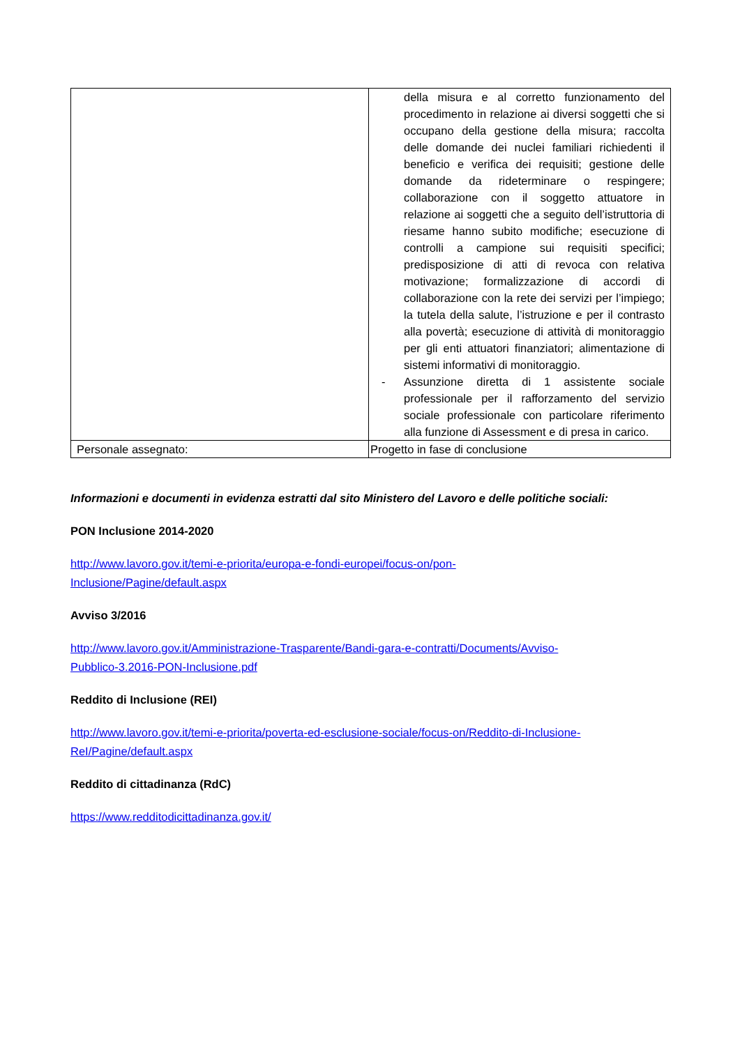| | della misura e al corretto funzionamento del procedimento in relazione ai diversi soggetti che si occupano della gestione della misura; raccolta delle domande dei nuclei familiari richiedenti il beneficio e verifica dei requisiti; gestione delle domande da rideterminare o respingere; collaborazione con il soggetto attuatore in relazione ai soggetti che a seguito dell’istruttoria di riesame hanno subito modifiche; esecuzione di controlli a campione sui requisiti specifici; predisposizione di atti di revoca con relativa motivazione; formalizzazione di accordi di collaborazione con la rete dei servizi per l’impiego; la tutela della salute, l’istruzione e per il contrasto alla povertà; esecuzione di attività di monitoraggio per gli enti attuatori finanziatori; alimentazione di sistemi informativi di monitoraggio. - Assunzione diretta di 1 assistente sociale professionale per il rafforzamento del servizio sociale professionale con particolare riferimento alla funzione di Assessment e di presa in carico. |
| Personale assegnato: | Progetto in fase di conclusione |
Informazioni e documenti in evidenza estratti dal sito Ministero del Lavoro e delle politiche sociali:
PON Inclusione 2014-2020
http://www.lavoro.gov.it/temi-e-priorita/europa-e-fondi-europei/focus-on/pon-
Inclusione/Pagine/default.aspx
Avviso 3/2016
http://www.lavoro.gov.it/Amministrazione-Trasparente/Bandi-gara-e-contratti/Documents/Avviso-
Pubblico-3.2016-PON-Inclusione.pdf
Reddito di Inclusione (REI)
http://www.lavoro.gov.it/temi-e-priorita/poverta-ed-esclusione-sociale/focus-on/Reddito-di-Inclusione-
ReI/Pagine/default.aspx
Reddito di cittadinanza (RdC)
https://www.redditodicittadinanza.gov.it/